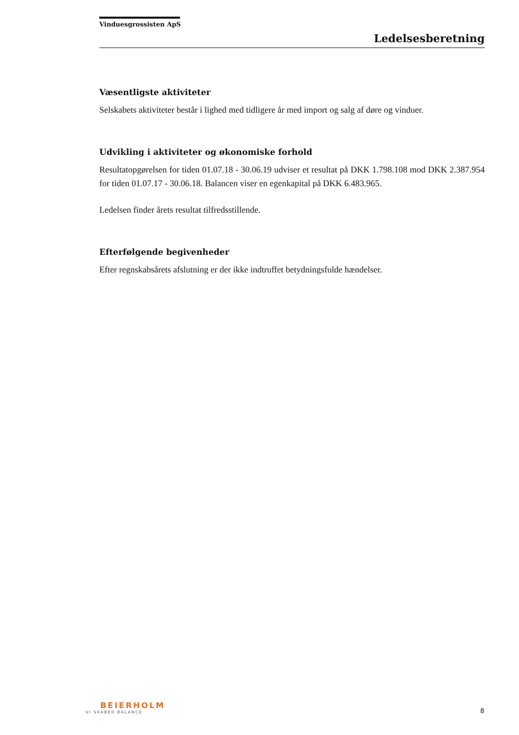Vinduesgrossisten ApS
Ledelsesberetning
Væsentligste aktiviteter
Selskabets aktiviteter består i lighed med tidligere år med import og salg af døre og vinduer.
Udvikling i aktiviteter og økonomiske forhold
Resultatopgørelsen for tiden 01.07.18 - 30.06.19 udviser et resultat på DKK 1.798.108 mod DKK 2.387.954 for tiden 01.07.17 - 30.06.18. Balancen viser en egenkapital på DKK 6.483.965.
Ledelsen finder årets resultat tilfredsstillende.
Efterfølgende begivenheder
Efter regnskabsårets afslutning er der ikke indtruffet betydningsfulde hændelser.
BEIERHOLM
VI SKABER BALANCE
8